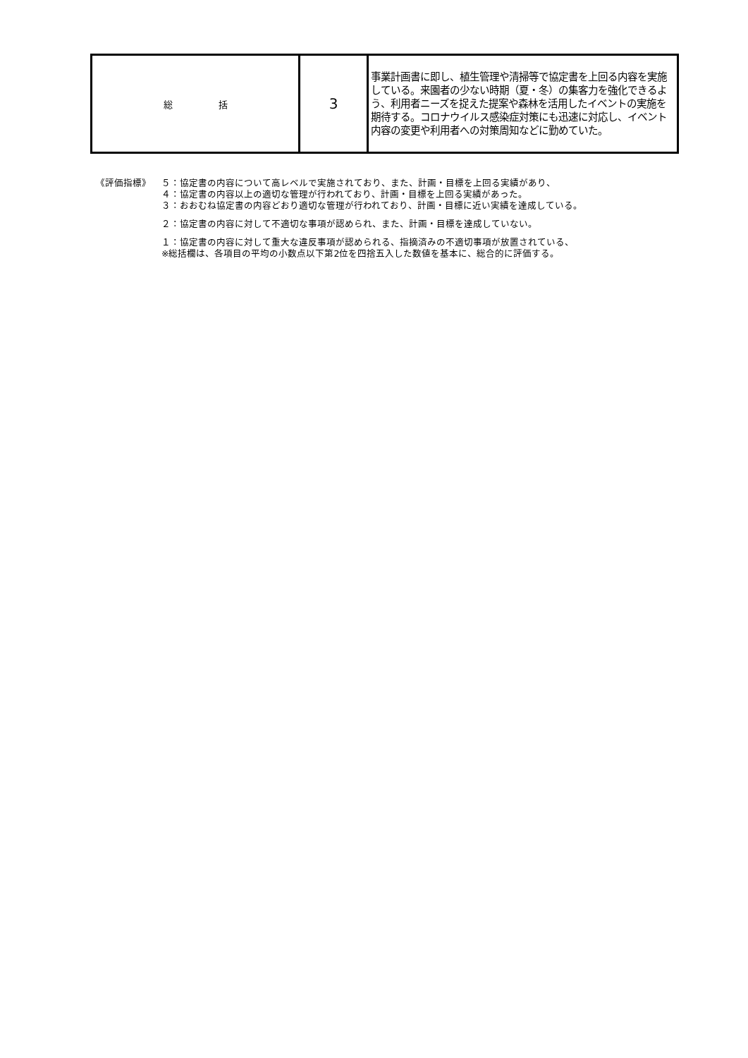| 総 括 | 3 | 事業計画書に即し、植生管理や清掃等で協定書を上回る内容を実施している。来園者の少ない時期（夏・冬）の集客力を強化できるよう、利用者ニーズを捉えた提案や森林を活用したイベントの実施を期待する。コロナウイルス感染症対策にも迅速に対応し、イベント内容の変更や利用者への対策周知などに勤めていた。 |
《評価指標》 ５：協定書の内容について高レベルで実施されており、また、計画・目標を上回る実績があり、
４：協定書の内容以上の適切な管理が行われており、計画・目標を上回る実績があった。
３：おおむね協定書の内容どおり適切な管理が行われており、計画・目標に近い実績を達成している。
２：協定書の内容に対して不適切な事項が認められ、また、計画・目標を達成していない。
１：協定書の内容に対して重大な違反事項が認められる、指摘済みの不適切事項が放置されている、
※総括欄は、各項目の平均の小数点以下第2位を四捨五入した数値を基本に、総合的に評価する。